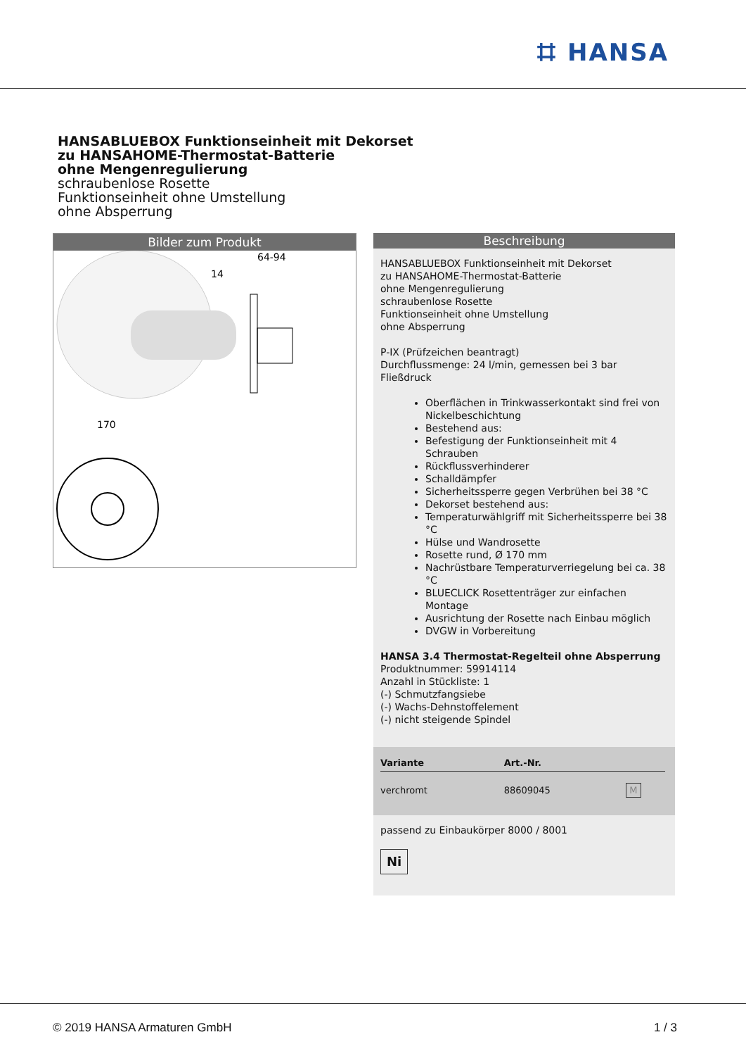⌗ HANSA
HANSABLUEBOX Funktionseinheit mit Dekorset
zu HANSAHOME-Thermostat-Batterie
ohne Mengenregulierung
schraubenlose Rosette
Funktionseinheit ohne Umstellung
ohne Absperrung
Bilder zum Produkt
64-94
14
170
Beschreibung
HANSABLUEBOX Funktionseinheit mit Dekorset
zu HANSAHOME-Thermostat-Batterie
ohne Mengenregulierung
schraubenlose Rosette
Funktionseinheit ohne Umstellung
ohne Absperrung
P-IX (Prüfzeichen beantragt)
Durchflussmenge: 24 l/min, gemessen bei 3 bar Fließdruck
Oberflächen in Trinkwasserkontakt sind frei von Nickelbeschichtung
Bestehend aus:
Befestigung der Funktionseinheit mit 4 Schrauben
Rückflussverhinderer
Schalldämpfer
Sicherheitssperre gegen Verbrühen bei 38 °C
Dekorset bestehend aus:
Temperaturwählgriff mit Sicherheitssperre bei 38 °C
Hülse und Wandrosette
Rosette rund, Ø 170 mm
Nachrüstbare Temperaturverriegelung bei ca. 38 °C
BLUECLICK Rosettenträger zur einfachen Montage
Ausrichtung der Rosette nach Einbau möglich
DVGW in Vorbereitung
HANSA 3.4 Thermostat-Regelteil ohne Absperrung
Produktnummer: 59914114
Anzahl in Stückliste: 1
(-) Schmutzfangsiebe
(-) Wachs-Dehnstoffelement
(-) nicht steigende Spindel
| Variante | Art.-Nr. | |
| --- | --- | --- |
| verchromt | 88609045 | M |
passend zu Einbaukörper 8000 / 8001
Ni
© 2019 HANSA Armaturen GmbH 1 / 3